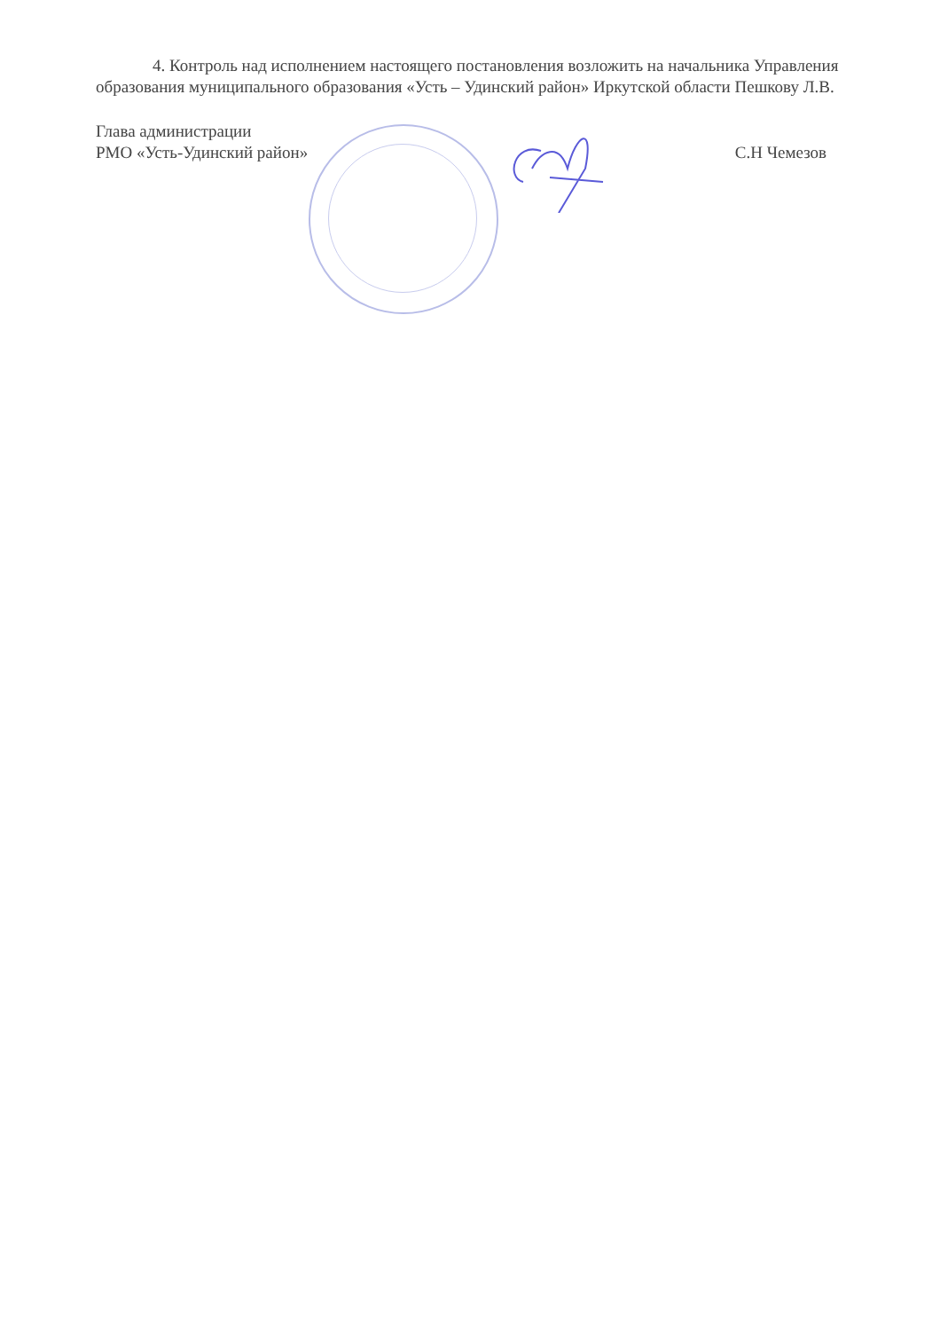4. Контроль над исполнением настоящего постановления возложить на начальника Управления образования муниципального образования «Усть – Удинский район» Иркутской области Пешкову Л.В.
Глава администрации
РМО «Усть-Удинский район»
С.Н Чемезов